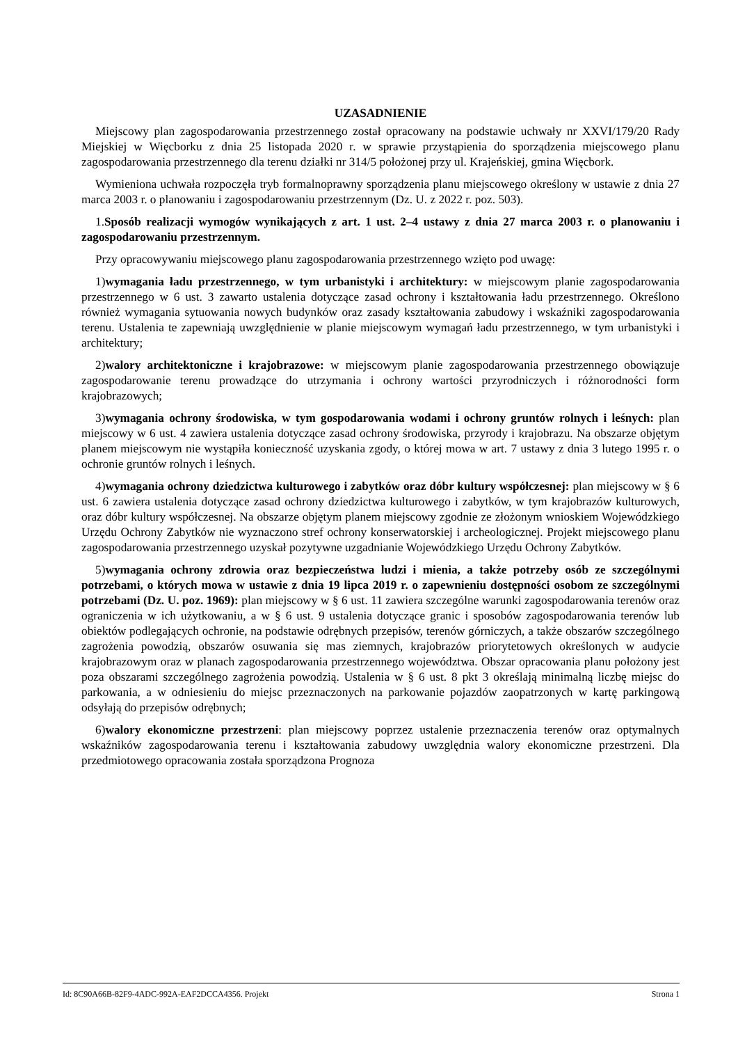UZASADNIENIE
Miejscowy plan zagospodarowania przestrzennego został opracowany na podstawie uchwały nr XXVI/179/20 Rady Miejskiej w Więcborku z dnia 25 listopada 2020 r. w sprawie przystąpienia do sporządzenia miejscowego planu zagospodarowania przestrzennego dla terenu działki nr 314/5 położonej przy ul. Krajeńskiej, gmina Więcbork.
Wymieniona uchwała rozpoczęła tryb formalnoprawny sporządzenia planu miejscowego określony w ustawie z dnia 27 marca 2003 r. o planowaniu i zagospodarowaniu przestrzennym (Dz. U. z 2022 r. poz. 503).
1.Sposób realizacji wymogów wynikających z art. 1 ust. 2–4 ustawy z dnia 27 marca 2003 r. o planowaniu i zagospodarowaniu przestrzennym.
Przy opracowywaniu miejscowego planu zagospodarowania przestrzennego wzięto pod uwagę:
1)wymagania ładu przestrzennego, w tym urbanistyki i architektury: w miejscowym planie zagospodarowania przestrzennego w 6 ust. 3 zawarto ustalenia dotyczące zasad ochrony i kształtowania ładu przestrzennego. Określono również wymagania sytuowania nowych budynków oraz zasady kształtowania zabudowy i wskaźniki zagospodarowania terenu. Ustalenia te zapewniają uwzględnienie w planie miejscowym wymagań ładu przestrzennego, w tym urbanistyki i architektury;
2)walory architektoniczne i krajobrazowe: w miejscowym planie zagospodarowania przestrzennego obowiązuje zagospodarowanie terenu prowadzące do utrzymania i ochrony wartości przyrodniczych i różnorodności form krajobrazowych;
3)wymagania ochrony środowiska, w tym gospodarowania wodami i ochrony gruntów rolnych i leśnych: plan miejscowy w 6 ust. 4 zawiera ustalenia dotyczące zasad ochrony środowiska, przyrody i krajobrazu. Na obszarze objętym planem miejscowym nie wystąpiła konieczność uzyskania zgody, o której mowa w art. 7 ustawy z dnia 3 lutego 1995 r. o ochronie gruntów rolnych i leśnych.
4)wymagania ochrony dziedzictwa kulturowego i zabytków oraz dóbr kultury współczesnej: plan miejscowy w § 6 ust. 6 zawiera ustalenia dotyczące zasad ochrony dziedzictwa kulturowego i zabytków, w tym krajobrazów kulturowych, oraz dóbr kultury współczesnej. Na obszarze objętym planem miejscowy zgodnie ze złożonym wnioskiem Wojewódzkiego Urzędu Ochrony Zabytków nie wyznaczono stref ochrony konserwatorskiej i archeologicznej. Projekt miejscowego planu zagospodarowania przestrzennego uzyskał pozytywne uzgadnianie Wojewódzkiego Urzędu Ochrony Zabytków.
5)wymagania ochrony zdrowia oraz bezpieczeństwa ludzi i mienia, a także potrzeby osób ze szczególnymi potrzebami, o których mowa w ustawie z dnia 19 lipca 2019 r. o zapewnieniu dostępności osobom ze szczególnymi potrzebami (Dz. U. poz. 1969): plan miejscowy w § 6 ust. 11 zawiera szczególne warunki zagospodarowania terenów oraz ograniczenia w ich użytkowaniu, a w § 6 ust. 9 ustalenia dotyczące granic i sposobów zagospodarowania terenów lub obiektów podlegających ochronie, na podstawie odrębnych przepisów, terenów górniczych, a także obszarów szczególnego zagrożenia powodzią, obszarów osuwania się mas ziemnych, krajobrazów priorytetowych określonych w audycie krajobrazowym oraz w planach zagospodarowania przestrzennego województwa. Obszar opracowania planu położony jest poza obszarami szczególnego zagrożenia powodzią. Ustalenia w § 6 ust. 8 pkt 3 określają minimalną liczbę miejsc do parkowania, a w odniesieniu do miejsc przeznaczonych na parkowanie pojazdów zaopatrzonych w kartę parkingową odsyłają do przepisów odrębnych;
6)walory ekonomiczne przestrzeni: plan miejscowy poprzez ustalenie przeznaczenia terenów oraz optymalnych wskaźników zagospodarowania terenu i kształtowania zabudowy uwzględnia walory ekonomiczne przestrzeni. Dla przedmiotowego opracowania została sporządzona Prognoza
Id: 8C90A66B-82F9-4ADC-992A-EAF2DCCA4356. Projekt Strona 1